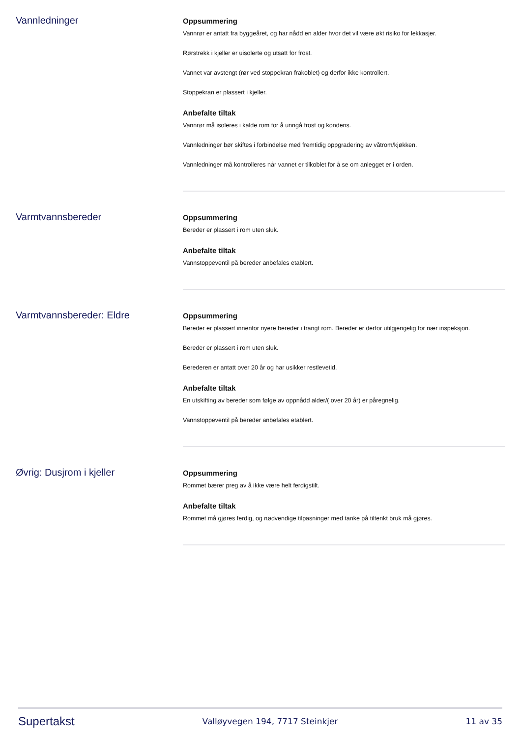Vannledninger
Oppsummering
Vannrør er antatt fra byggeåret, og har nådd en alder hvor det vil være økt risiko for lekkasjer.
Rørstrekk i kjeller er uisolerte og utsatt for frost.
Vannet var avstengt (rør ved stoppekran frakoblet) og derfor ikke kontrollert.
Stoppekran er plassert i kjeller.
Anbefalte tiltak
Vannrør må isoleres i kalde rom for å unngå frost og kondens.
Vannledninger bør skiftes i forbindelse med fremtidig oppgradering av våtrom/kjøkken.
Vannledninger må kontrolleres når vannet er tilkoblet for å se om anlegget er i orden.
Varmtvannsbereder
Oppsummering
Bereder er plassert i rom uten sluk.
Anbefalte tiltak
Vannstoppeventil på bereder anbefales etablert.
Varmtvannsbereder: Eldre
Oppsummering
Bereder er plassert innenfor nyere bereder i trangt rom. Bereder er derfor utilgjengelig for nær inspeksjon.
Bereder er plassert i rom uten sluk.
Berederen er antatt over 20 år og har usikker restlevetid.
Anbefalte tiltak
En utskifting av bereder som følge av oppnådd alder/( over 20 år) er påregnelig.
Vannstoppeventil på bereder anbefales etablert.
Øvrig: Dusjrom i kjeller
Oppsummering
Rommet bærer preg av å ikke være helt ferdigstilt.
Anbefalte tiltak
Rommet må gjøres ferdig, og nødvendige tilpasninger med tanke på tiltenkt bruk må gjøres.
Supertakst Valløyvegen 194, 7717 Steinkjer 11 av 35